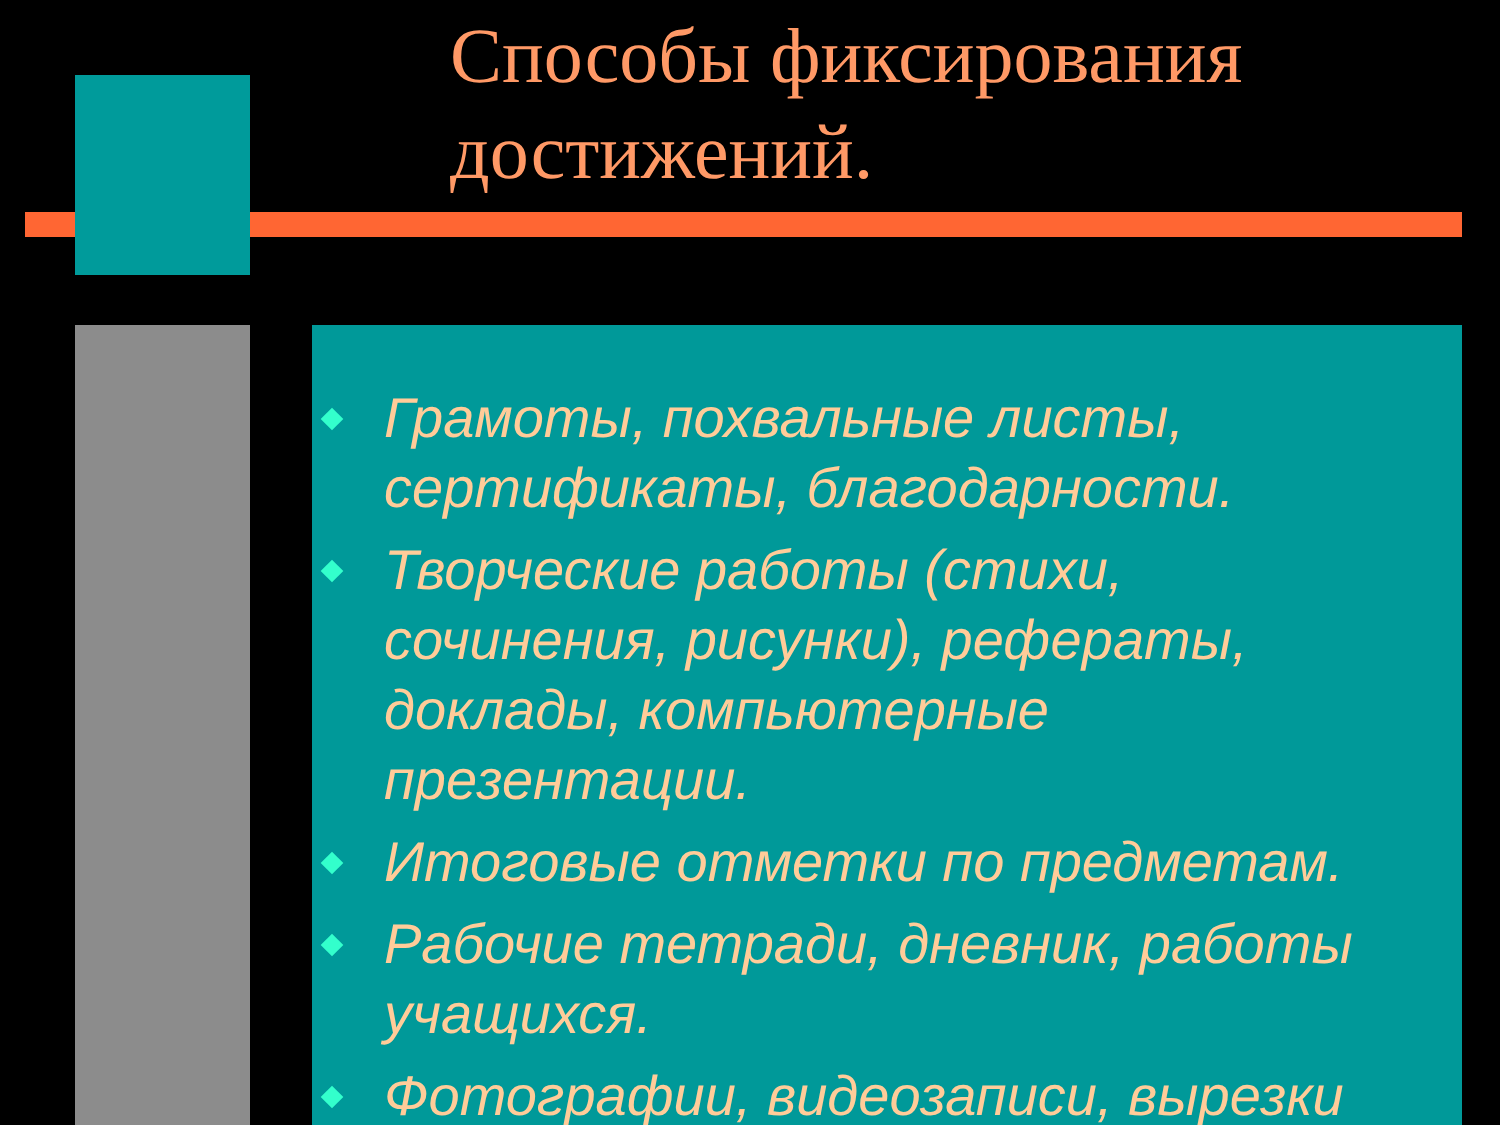Способы фиксирования
достижений.
Грамоты, похвальные листы, сертификаты, благодарности.
Творческие работы (стихи, сочинения, рисунки), рефераты, доклады, компьютерные презентации.
Итоговые отметки по предметам.
Рабочие тетради, дневник, работы учащихся.
Фотографии, видеозаписи, вырезки